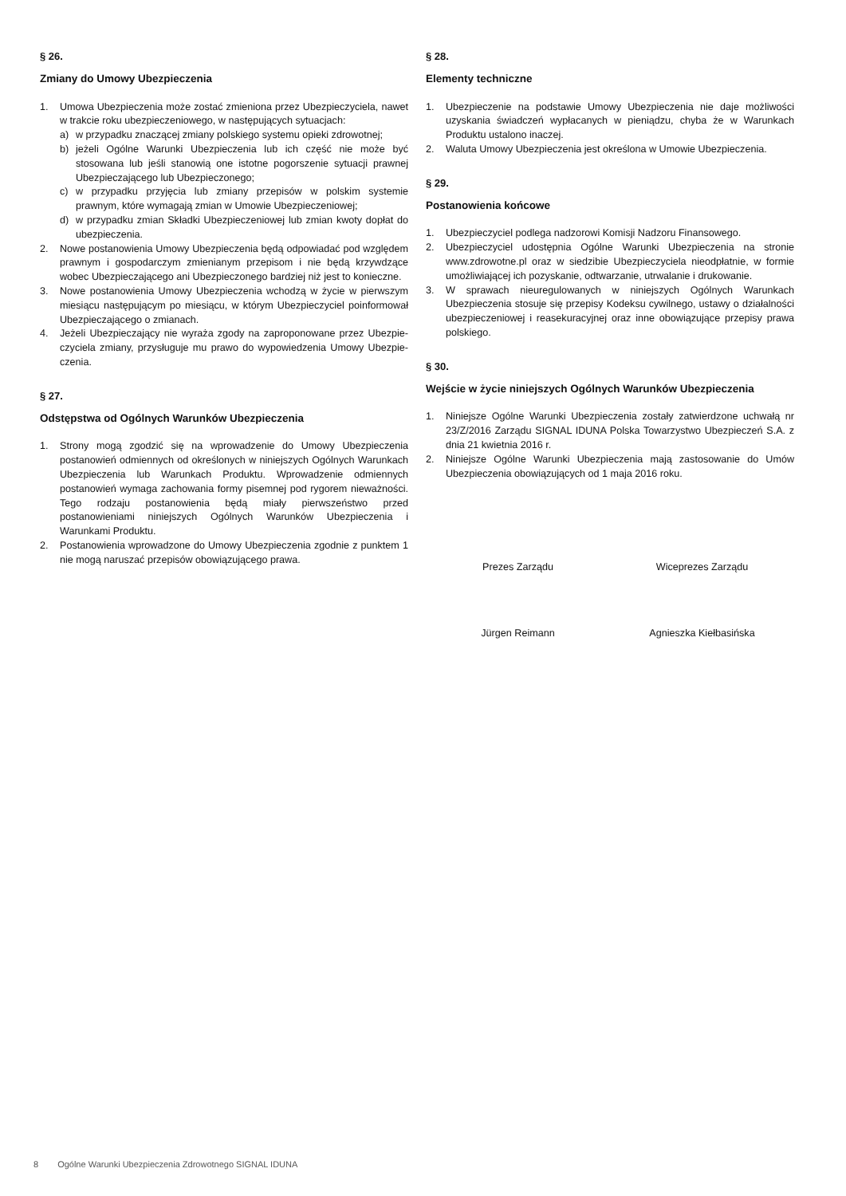§ 26.
Zmiany do Umowy Ubezpieczenia
1. Umowa Ubezpieczenia może zostać zmieniona przez Ubezpieczyciela, nawet w trakcie roku ubezpieczeniowego, w następujących sytuacjach:
a) w przypadku znaczącej zmiany polskiego systemu opieki zdrowotnej;
b) jeżeli Ogólne Warunki Ubezpieczenia lub ich część nie może być stosowana lub jeśli stanowią one istotne pogorszenie sytuacji prawnej Ubezpieczającego lub Ubezpieczonego;
c) w przypadku przyjęcia lub zmiany przepisów w polskim systemie prawnym, które wymagają zmian w Umowie Ubezpieczeniowej;
d) w przypadku zmian Składki Ubezpieczeniowej lub zmian kwoty dopłat do ubezpieczenia.
2. Nowe postanowienia Umowy Ubezpieczenia będą odpowiadać pod względem prawnym i gospodarczym zmienianym przepisom i nie będą krzywdzące wobec Ubezpieczającego ani Ubezpieczonego bardziej niż jest to konieczne.
3. Nowe postanowienia Umowy Ubezpieczenia wchodzą w życie w pierwszym miesiącu następującym po miesiącu, w którym Ubezpieczyciel poinformował Ubezpieczającego o zmianach.
4. Jeżeli Ubezpieczający nie wyraża zgody na zaproponowane przez Ubezpie­czyciela zmiany, przysługuje mu prawo do wypowiedzenia Umowy Ubezpie­czenia.
§ 27.
Odstępstwa od Ogólnych Warunków Ubezpieczenia
1. Strony mogą zgodzić się na wprowadzenie do Umowy Ubezpieczenia postanowień odmiennych od określonych w niniejszych Ogólnych Warunkach Ubezpieczenia lub Warunkach Produktu. Wprowadzenie odmiennych postanowień wymaga zachowania formy pisemnej pod rygorem nieważności. Tego rodzaju postanowienia będą miały pierwszeństwo przed postanowieniami niniejszych Ogólnych Warunków Ubezpieczenia i Warunkami Produktu.
2. Postanowienia wprowadzone do Umowy Ubezpieczenia zgodnie z punktem 1 nie mogą naruszać przepisów obowiązującego prawa.
§ 28.
Elementy techniczne
1. Ubezpieczenie na podstawie Umowy Ubezpieczenia nie daje możliwości uzyskania świadczeń wypłacanych w pieniądzu, chyba że w Warunkach Produktu ustalono inaczej.
2. Waluta Umowy Ubezpieczenia jest określona w Umowie Ubezpieczenia.
§ 29.
Postanowienia końcowe
1. Ubezpieczyciel podlega nadzorowi Komisji Nadzoru Finansowego.
2. Ubezpieczyciel udostępnia Ogólne Warunki Ubezpieczenia na stronie www.zdrowotne.pl oraz w siedzibie Ubezpieczyciela nieodpłatnie, w formie umożliwiającej ich pozyskanie, odtwarzanie, utrwalanie i drukowanie.
3. W sprawach nieuregulowanych w niniejszych Ogólnych Warunkach Ubezpieczenia stosuje się przepisy Kodeksu cywilnego, ustawy o działalności ubezpieczeniowej i reasekuracyjnej oraz inne obowiązujące przepisy prawa polskiego.
§ 30.
Wejście w życie niniejszych Ogólnych Warunków Ubezpieczenia
1. Niniejsze Ogólne Warunki Ubezpieczenia zostały zatwierdzone uchwałą nr 23/Z/2016 Zarządu SIGNAL IDUNA Polska Towarzystwo Ubezpieczeń S.A. z dnia 21 kwietnia 2016 r.
2. Niniejsze Ogólne Warunki Ubezpieczenia mają zastosowanie do Umów Ubezpieczenia obowiązujących od 1 maja 2016 roku.
Prezes Zarządu
Jürgen Reimann
Wiceprezes Zarządu
Agnieszka Kiełbasińska
8 Ogólne Warunki Ubezpieczenia Zdrowotnego SIGNAL IDUNA